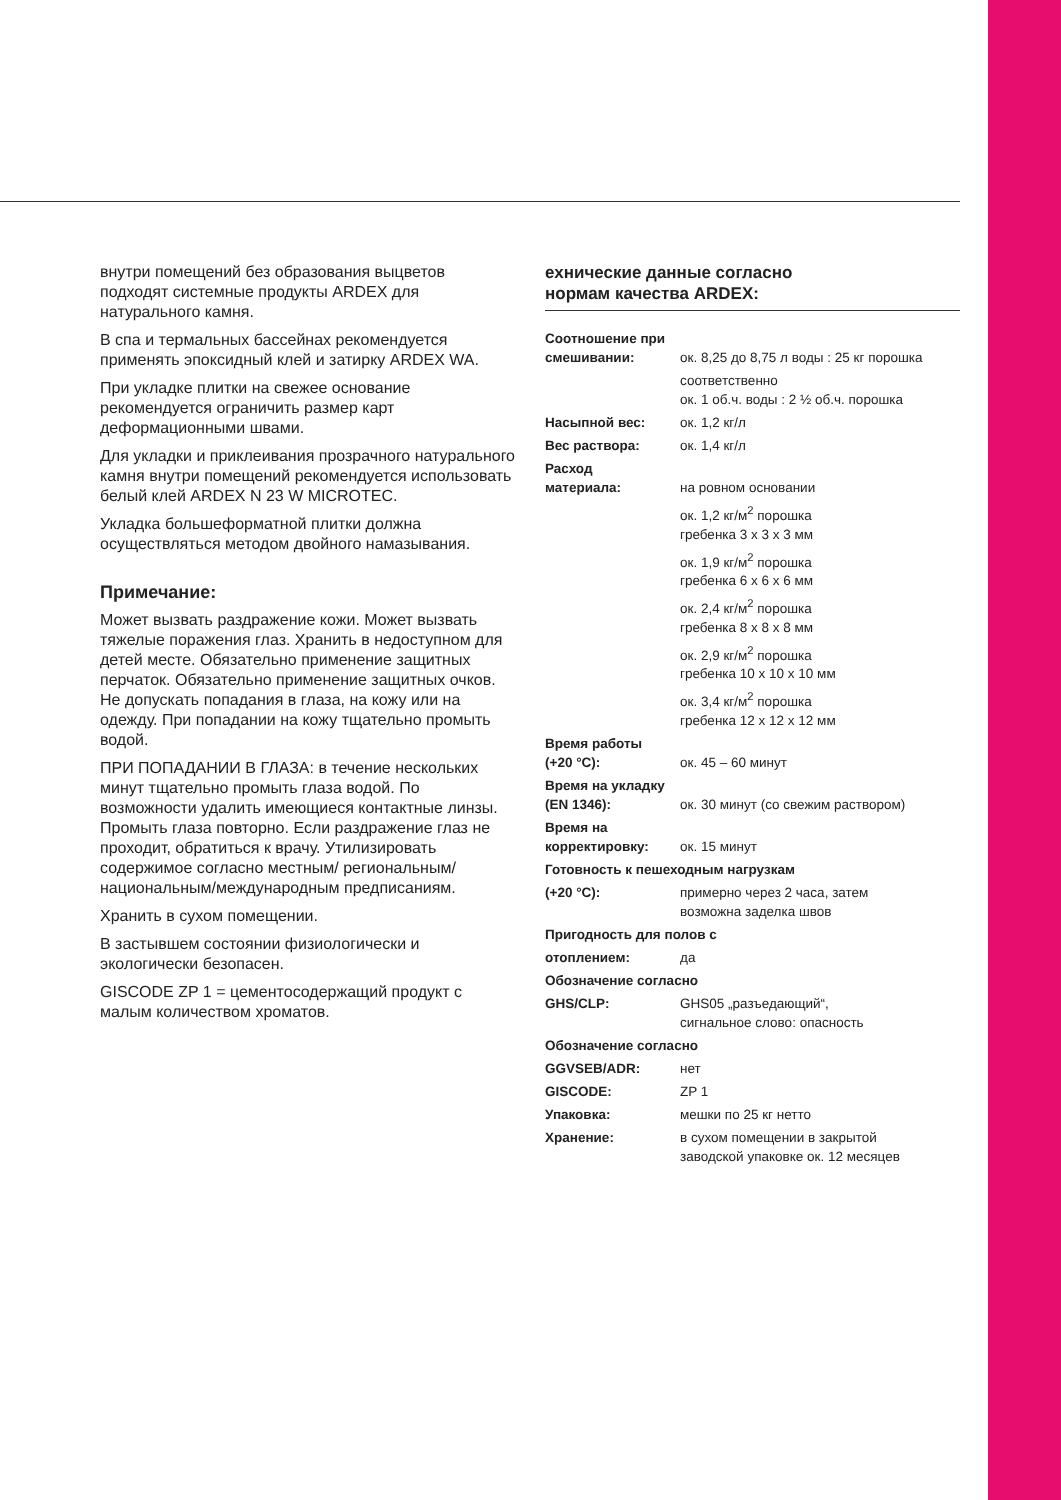внутри помещений без образования выцветов подходят системные продукты ARDEX для натурального камня.
В спа и термальных бассейнах рекомендуется применять эпоксидный клей и затирку ARDEX WA.
При укладке плитки на свежее основание рекомендуется ограничить размер карт деформационными швами.
Для укладки и приклеивания прозрачного натурального камня внутри помещений рекомендуется использовать белый клей ARDEX N 23 W MICROTEC.
Укладка большеформатной плитки должна осуществляться методом двойного намазывания.
Примечание:
Может вызвать раздражение кожи. Может вызвать тяжелые поражения глаз. Хранить в недоступном для детей месте. Обязательно применение защитных перчаток. Обязательно применение защитных очков. Не допускать попадания в глаза, на кожу или на одежду. При попадании на кожу тщательно промыть водой.
ПРИ ПОПАДАНИИ В ГЛАЗА: в течение нескольких минут тщательно промыть глаза водой. По возможности удалить имеющиеся контактные линзы. Промыть глаза повторно. Если раздражение глаз не проходит, обратиться к врачу. Утилизировать содержимое согласно местным/ региональным/национальным/международным предписаниям.
Хранить в сухом помещении.
В застывшем состоянии физиологически и экологически безопасен.
GISCODE ZP 1 = цементосодержащий продукт с малым количеством хроматов.
ехнические данные согласно
нормам качества ARDEX:
| Соотношение при смешивании: | ок. 8,25 до 8,75 л воды : 25 кг порошка |
| | соответственно ок. 1 об.ч. воды : 2 ½ об.ч. порошка |
| Насыпной вес: | ок. 1,2 кг/л |
| Вес раствора: | ок. 1,4 кг/л |
| Расход материала: | на ровном основании |
| | ок. 1,2 кг/м<sup>2</sup> порошка гребенка 3 x 3 x 3 мм |
| | ок. 1,9 кг/м<sup>2</sup> порошка гребенка 6 x 6 x 6 мм |
| | ок. 2,4 кг/м<sup>2</sup> порошка гребенка 8 x 8 x 8 мм |
| | ок. 2,9 кг/м<sup>2</sup> порошка гребенка 10 x 10 x 10 мм |
| | ок. 3,4 кг/м<sup>2</sup> порошка гребенка 12 x 12 x 12 мм |
| Время работы (+20 °C): | ок. 45 – 60 минут |
| Время на укладку (EN 1346): | ок. 30 минут (со свежим раствором) |
| Время на корректировку: | ок. 15 минут |
| Готовность к пешеходным нагрузкам | |
| (+20 °C): | примерно через 2 часа, затем возможна заделка швов |
| Пригодность для полов с | |
| отоплением: | да |
| Обозначение согласно | |
| GHS/CLP: | GHS05 „разъедающий“, сигнальное слово: опасность |
| Обозначение согласно | |
| GGVSEB/ADR: | нет |
| GISCODE: | ZP 1 |
| Упаковка: | мешки по 25 кг нетто |
| Хранение: | в сухом помещении в закрытой заводской упаковке ок. 12 месяцев |